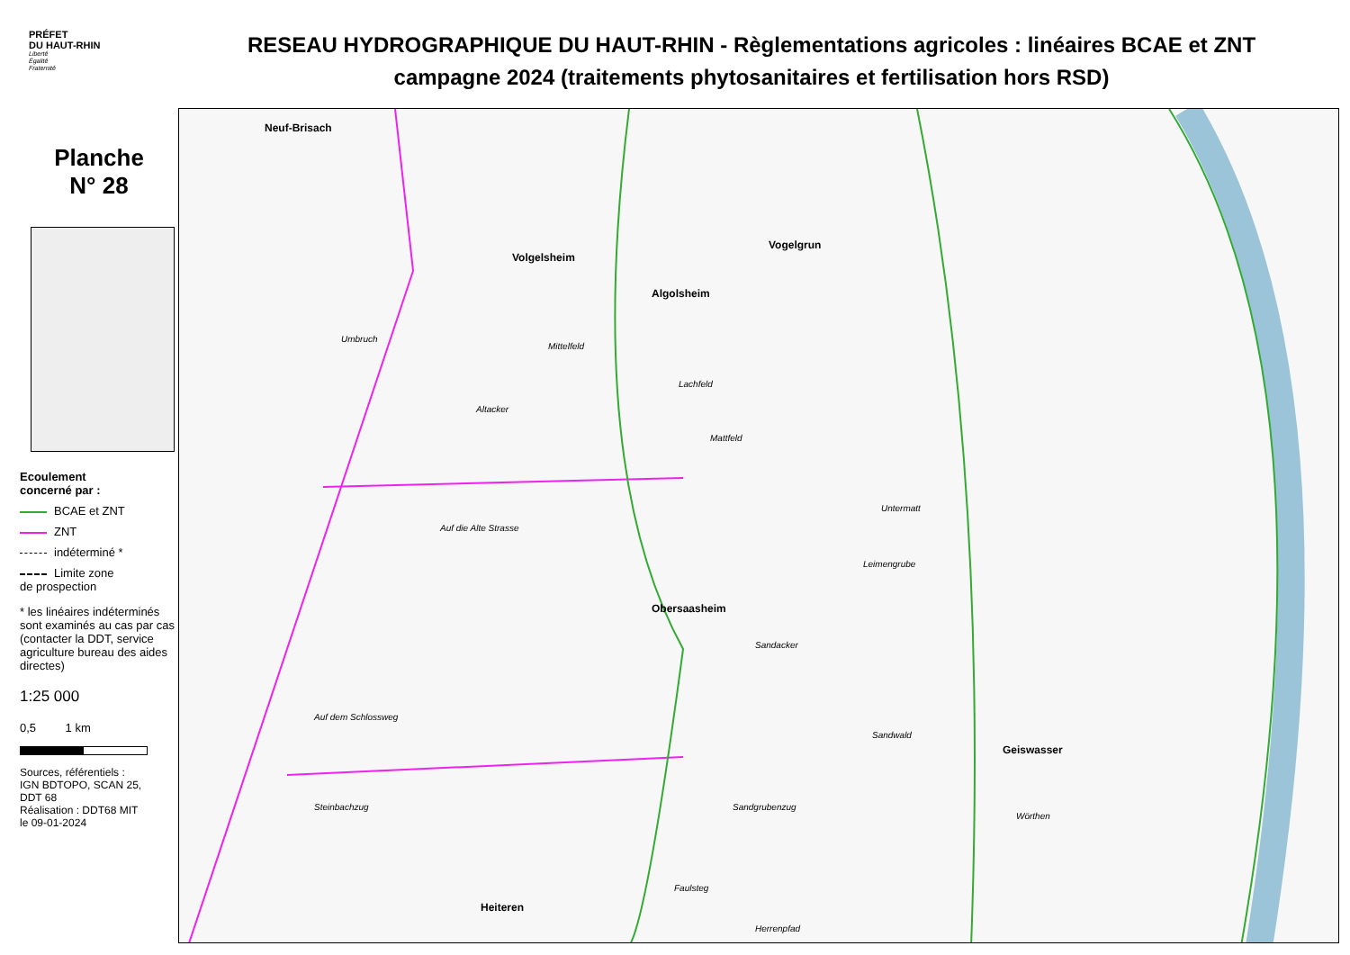PRÉFET
DU HAUT-RHIN
Liberté
Égalité
Fraternité
RESEAU HYDROGRAPHIQUE DU HAUT-RHIN - Règlementations agricoles : linéaires BCAE et ZNT
campagne 2024 (traitements phytosanitaires et fertilisation hors RSD)
Planche
N° 28
Ecoulement
concerné par :
BCAE et ZNT
ZNT
indéterminé *
Limite zone
de prospection
* les linéaires indéterminés sont examinés au cas par cas (contacter la DDT, service agriculture bureau des aides directes)
1:25 000
0,5 1 km
Sources, référentiels :
IGN BDTOPO, SCAN 25,
DDT 68
Réalisation : DDT68 MIT
le 09-01-2024
Neuf-Brisach
Volgelsheim
Algolsheim
Vogelgrun
Obersaasheim
Geiswasser
Heiteren
Umbruch
Mittelfeld
Altacker
Lachfeld
Mattfeld
Untermatt
Leimengrube
Sandacker
Sandwald
Sandgrubenzug
Faulsteg
Herrenpfad
Wörthen
Steinbachzug
Auf dem Schlossweg
Auf die Alte Strasse